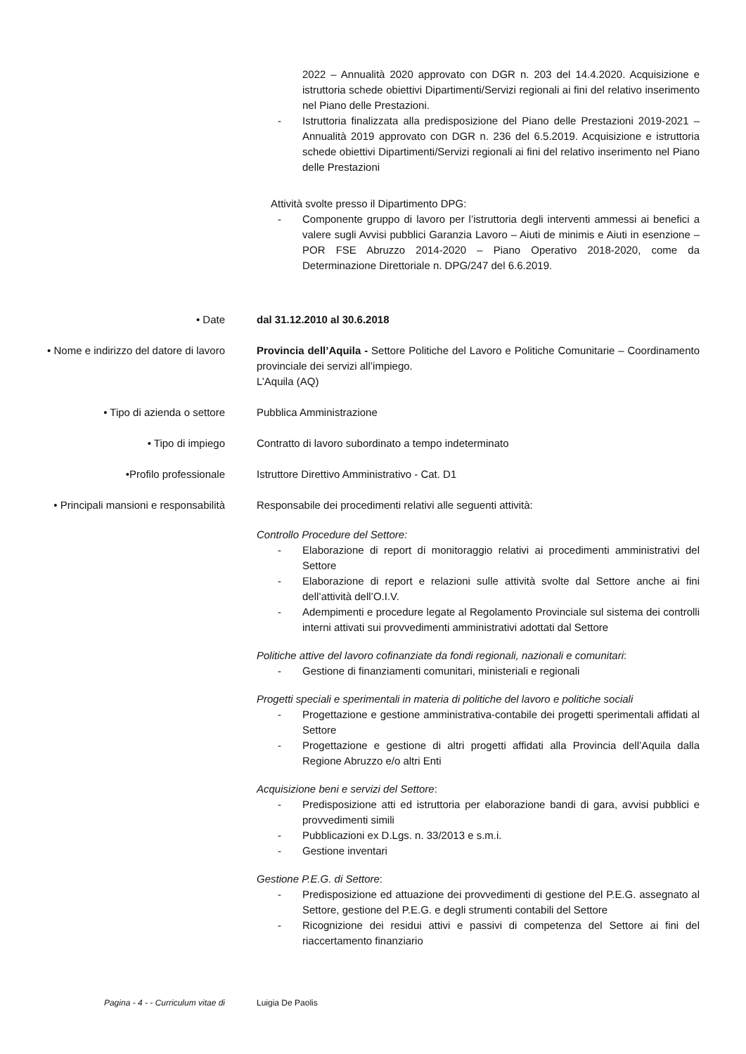2022 – Annualità 2020 approvato con DGR n. 203 del 14.4.2020. Acquisizione e istruttoria schede obiettivi Dipartimenti/Servizi regionali ai fini del relativo inserimento nel Piano delle Prestazioni.
- Istruttoria finalizzata alla predisposizione del Piano delle Prestazioni 2019-2021 – Annualità 2019 approvato con DGR n. 236 del 6.5.2019. Acquisizione e istruttoria schede obiettivi Dipartimenti/Servizi regionali ai fini del relativo inserimento nel Piano delle Prestazioni
Attività svolte presso il Dipartimento DPG:
- Componente gruppo di lavoro per l’istruttoria degli interventi ammessi ai benefici a valere sugli Avvisi pubblici Garanzia Lavoro – Aiuti de minimis e Aiuti in esenzione – POR FSE Abruzzo 2014-2020 – Piano Operativo 2018-2020, come da Determinazione Direttoriale n. DPG/247 del 6.6.2019.
• Date dal 31.12.2010 al 30.6.2018
• Nome e indirizzo del datore di lavoro
Provincia dell’Aquila - Settore Politiche del Lavoro e Politiche Comunitarie – Coordinamento provinciale dei servizi all’impiego.
L’Aquila (AQ)
• Tipo di azienda o settore Pubblica Amministrazione
• Tipo di impiego Contratto di lavoro subordinato a tempo indeterminato
•Profilo professionale Istruttore Direttivo Amministrativo - Cat. D1
• Principali mansioni e responsabilità
Responsabile dei procedimenti relativi alle seguenti attività:
Controllo Procedure del Settore:
- Elaborazione di report di monitoraggio relativi ai procedimenti amministrativi del Settore
- Elaborazione di report e relazioni sulle attività svolte dal Settore anche ai fini dell’attività dell’O.I.V.
- Adempimenti e procedure legate al Regolamento Provinciale sul sistema dei controlli interni attivati sui provvedimenti amministrativi adottati dal Settore
Politiche attive del lavoro cofinanziate da fondi regionali, nazionali e comunitari:
- Gestione di finanziamenti comunitari, ministeriali e regionali
Progetti speciali e sperimentali in materia di politiche del lavoro e politiche sociali
- Progettazione e gestione amministrativa-contabile dei progetti sperimentali affidati al Settore
- Progettazione e gestione di altri progetti affidati alla Provincia dell’Aquila dalla Regione Abruzzo e/o altri Enti
Acquisizione beni e servizi del Settore:
- Predisposizione atti ed istruttoria per elaborazione bandi di gara, avvisi pubblici e provvedimenti simili
- Pubblicazioni ex D.Lgs. n. 33/2013 e s.m.i.
- Gestione inventari
Gestione P.E.G. di Settore:
- Predisposizione ed attuazione dei provvedimenti di gestione del P.E.G. assegnato al Settore, gestione del P.E.G. e degli strumenti contabili del Settore
- Ricognizione dei residui attivi e passivi di competenza del Settore ai fini del riaccertamento finanziario
Pagina - 4 - - Curriculum vitae di Luigia De Paolis